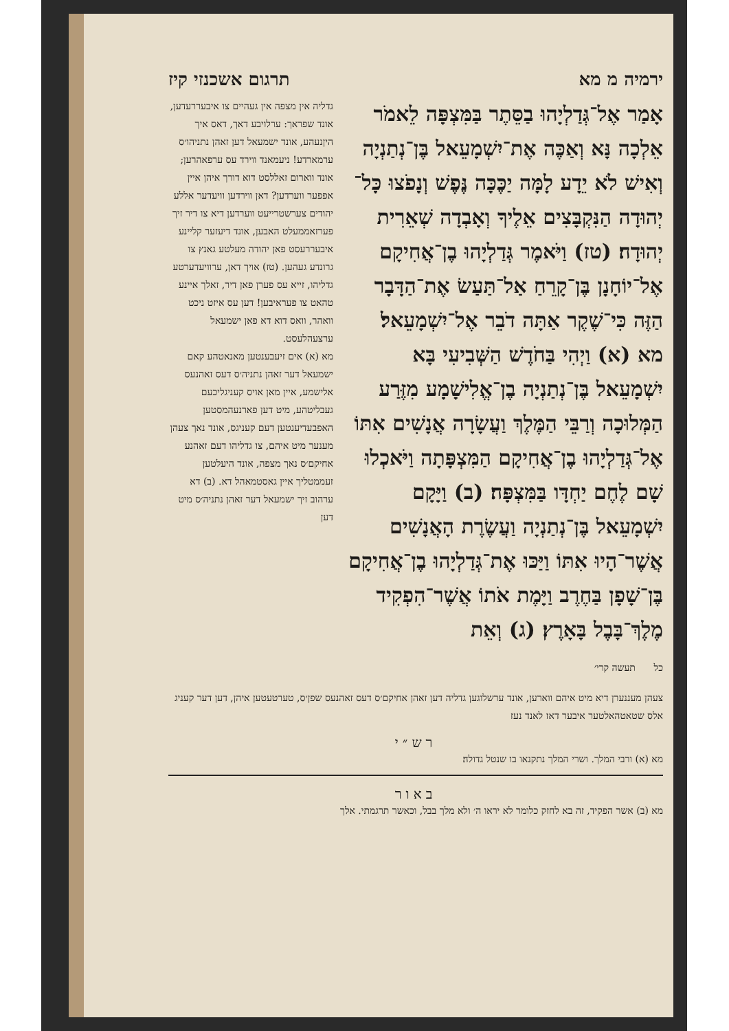ירמיה מ מא תרגום אשכנזי קיז
אָמַר אֶל־גְּדַלְיָהוּ בַסֵּתֶר בַּמִּצְפָּה לֵאמֹר אֵלְכָה נָּא וְאַכֶּה אֶת־יִשְׁמָעֵאל בֶּן־נְתַנְיָה וְאִישׁ לֹא יֵדָע לָמָּה יַכֶּכָּה נֶּפֶשׁ וְנָפֹצוּ כָּל־יְהוּדָה הַנִּקְבָּצִים אֵלֶיךָ וְאָבְדָה שְׁאֵרִית יְהוּדָה׃ (טז) וַיֹּאמֶר גְּדַלְיָהוּ בֶן־אֲחִיקָם אֶל־יוֹחָנָן בֶּן־קָרֵחַ אַל־תַּעַשׂ אֶת־הַדָּבָר הַזֶּה כִּי־שֶׁקֶר אַתָּה דֹבֵר אֶל־יִשְׁמָעֵאל׃
מא (א) וַיְהִי בַּחֹדֶשׁ הַשְּׁבִיעִי בָּא יִשְׁמָעֵאל בֶּן־נְתַנְיָה בֶן־אֱלִישָׁמָע מִזֶּרַע הַמְּלוּכָה וְרַבֵּי הַמֶּלֶךְ וַעֲשָׂרָה אֲנָשִׁים אִתּוֹ אֶל־גְּדַלְיָהוּ בֶן־אֲחִיקָם הַמִּצְפָּתָה וַיֹּאכְלוּ שָׁם לֶחֶם יַחְדָּו בַּמִּצְפָּה׃ (ב) וַיָּקָם יִשְׁמָעֵאל בֶּן־נְתַנְיָה וַעֲשֶׂרֶת הָאֲנָשִׁים אֲשֶׁר־הָיוּ אִתּוֹ וַיַּכּוּ אֶת־גְּדַלְיָהוּ בֶן־אֲחִיקָם בֶּן־שָׁפָן בַּחֶרֶב וַיָּמֶת אֹתוֹ אֲשֶׁר־הִפְקִיד מֶלֶךְ־בָּבֶל בָּאָרֶץ׃ (ג) וְאֵת
כל תעשה קרי׳
גדליה אין מצפה אין געהיים צו איבעררעדען, אונד שפראך: ערלויבע דאך, דאס איך היןנעהע, אונד ישמעאל דען זאהן נתניהו׳ס ערמארדע! ניעמאנד ווירד עס ערפאהרען; אונד ווארום זאללסט דוא דורך איהן איין אפפער ווערדען? דאן ווירדען וויעדער אללע יהודים צערשטרייעט ווערדען דיא צו דיר זיך פערזאממעלט האבען, אונד דיעזער קליינע איבעררעסט פאן יהודה מעלטע גאנץ צו גרונדע געהען. (טז) אויך דאן, ערוויעדערטע גדליהו, זייא עס פערן פאן דיר, זאלך איינע טהאט צו פעראיבען! דען עס איזט ניכט וואהר, וואס דוא דא פאן ישמעאל ערצעהלעסט.
מא (א) אים זיעבענטען מאנאטהע קאם ישמעאל דער זאהן נתניה׳ס דעס זאהנעס אלישמע, איין מאן אויס קעניגליכעם געבליטהע, מיט דען פארנעהמסטען האפבעדיענטען דעם קעניגס, אונד נאך צעהן מענער מיט איהם, צו גדליהו דעם זאהנע אחיקם׳ס נאך מצפה, אונד היעלטען זעממטליך איין גאסטמאהל דא. (ב) דא ערהוב זיך ישמעאל דער זאהן נתניה׳ס מיט דען
צעהן מעננערן דיא מיט איהם ווארען, אונד ערשלוגען גדליה דען זאהן אחיקם׳ס דעס זאהנעס שפן׳ס, טערטעטען איהן, דען דער קעניג אלס שטאטהאלטער איבער דאז לאנד נעז
רש״י
מא (א) ורבי המלך. ושרי המלך נתקנאו בו שנטל גדולה׃
באור
מא (ב) אשר הפקיד, זה בא לחזק כלומר לא יראו ה׳ ולא מלך בבל, וכאשר תרגמתי. אלך